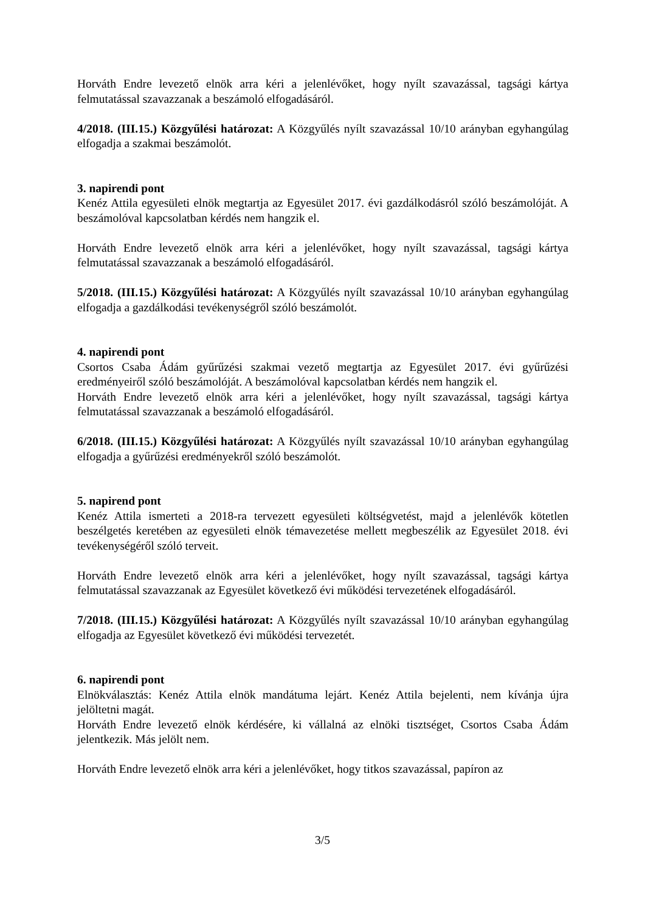Horváth Endre levezető elnök arra kéri a jelenlévőket, hogy nyílt szavazással, tagsági kártya felmutatással szavazzanak a beszámoló elfogadásáról.
4/2018. (III.15.) Közgyűlési határozat: A Közgyűlés nyílt szavazással 10/10 arányban egyhangúlag elfogadja a szakmai beszámolót.
3. napirendi pont
Kenéz Attila egyesületi elnök megtartja az Egyesület 2017. évi gazdálkodásról szóló beszámolóját. A beszámolóval kapcsolatban kérdés nem hangzik el.
Horváth Endre levezető elnök arra kéri a jelenlévőket, hogy nyílt szavazással, tagsági kártya felmutatással szavazzanak a beszámoló elfogadásáról.
5/2018. (III.15.) Közgyűlési határozat: A Közgyűlés nyílt szavazással 10/10 arányban egyhangúlag elfogadja a gazdálkodási tevékenységről szóló beszámolót.
4. napirendi pont
Csortos Csaba Ádám gyűrűzési szakmai vezető megtartja az Egyesület 2017. évi gyűrűzési eredményeiről szóló beszámolóját. A beszámolóval kapcsolatban kérdés nem hangzik el.
Horváth Endre levezető elnök arra kéri a jelenlévőket, hogy nyílt szavazással, tagsági kártya felmutatással szavazzanak a beszámoló elfogadásáról.
6/2018. (III.15.) Közgyűlési határozat: A Közgyűlés nyílt szavazással 10/10 arányban egyhangúlag elfogadja a gyűrűzési eredményekről szóló beszámolót.
5. napirend pont
Kenéz Attila ismerteti a 2018-ra tervezett egyesületi költségvetést, majd a jelenlévők kötetlen beszélgetés keretében az egyesületi elnök témavezetése mellett megbeszélik az Egyesület 2018. évi tevékenységéről szóló terveit.
Horváth Endre levezető elnök arra kéri a jelenlévőket, hogy nyílt szavazással, tagsági kártya felmutatással szavazzanak az Egyesület következő évi működési tervezetének elfogadásáról.
7/2018. (III.15.) Közgyűlési határozat: A Közgyűlés nyílt szavazással 10/10 arányban egyhangúlag elfogadja az Egyesület következő évi működési tervezetét.
6. napirendi pont
Elnökválasztás: Kenéz Attila elnök mandátuma lejárt. Kenéz Attila bejelenti, nem kívánja újra jelöltetni magát.
Horváth Endre levezető elnök kérdésére, ki vállalná az elnöki tisztséget, Csortos Csaba Ádám jelentkezik. Más jelölt nem.
Horváth Endre levezető elnök arra kéri a jelenlévőket, hogy titkos szavazással, papíron az
3/5